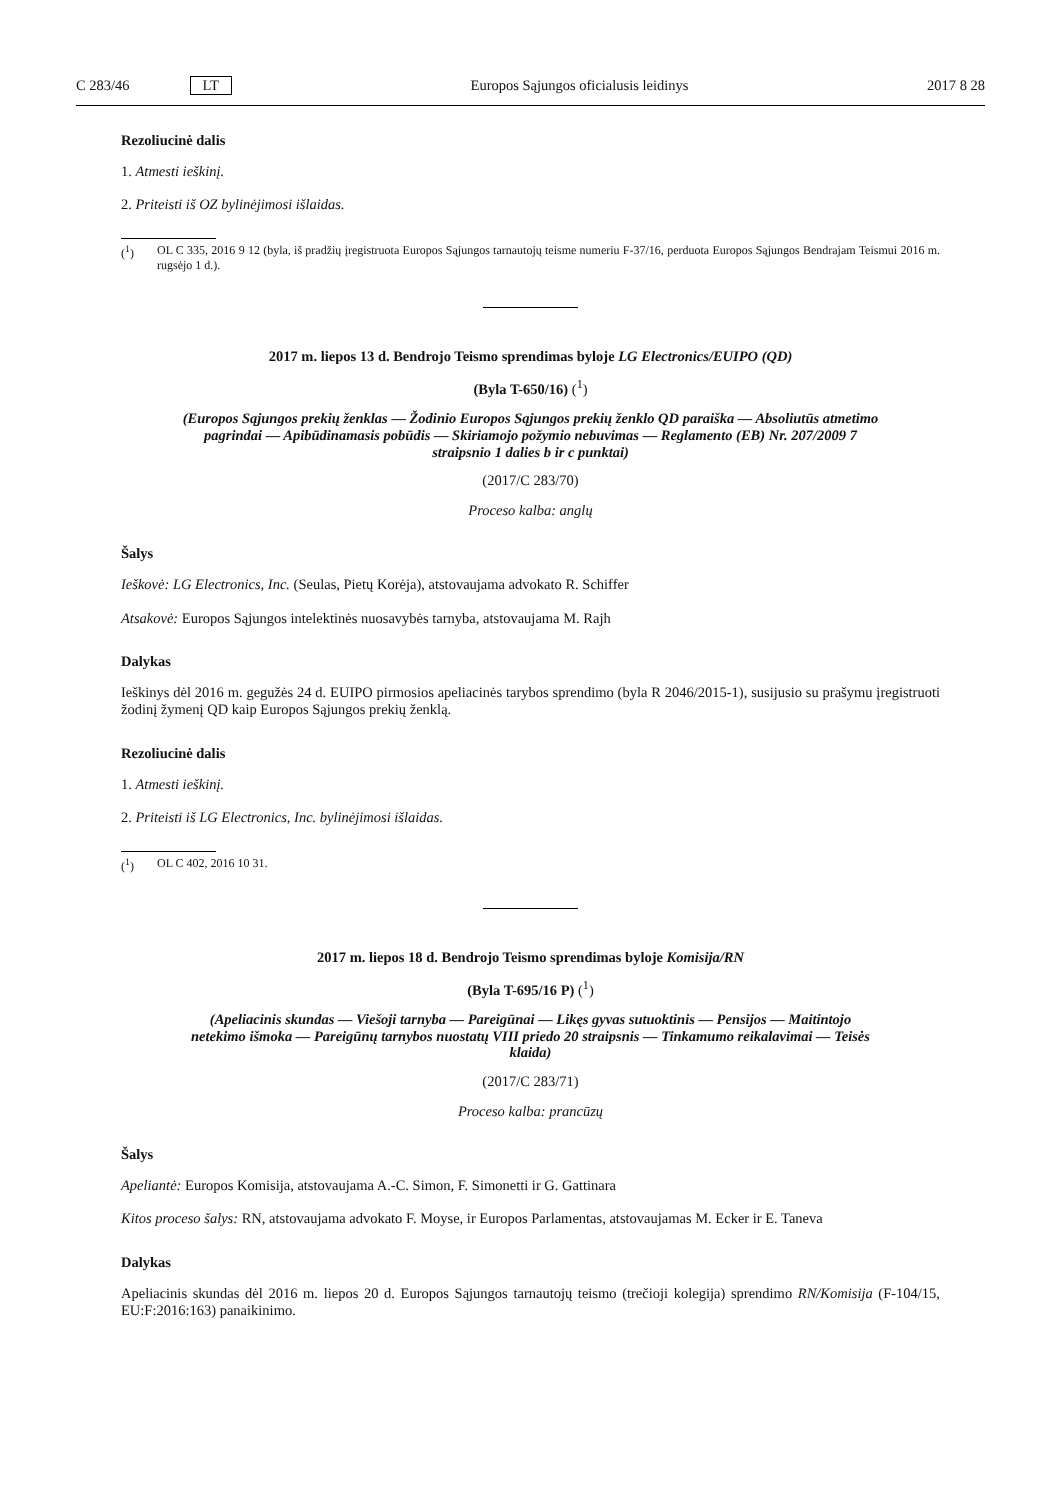C 283/46 LT Europos Sąjungos oficialusis leidinys 2017 8 28
Rezoliucinė dalis
1. Atmesti ieškinį.
2. Priteisti iš OZ bylinėjimosi išlaidas.
(<sup>1</sup>) OL C 335, 2016 9 12 (byla, iš pradžių įregistruota Europos Sąjungos tarnautojų teisme numeriu F-37/16, perduota Europos Sąjungos Bendrajam Teismui 2016 m. rugsėjo 1 d.).
2017 m. liepos 13 d. Bendrojo Teismo sprendimas byloje LG Electronics/EUIPO (QD)
(Byla T-650/16) (<sup>1</sup>)
(Europos Sąjungos prekių ženklas — Žodinio Europos Sąjungos prekių ženklo QD paraiška — Absoliutūs atmetimo pagrindai — Apibūdinamasis pobūdis — Skiriamojo požymio nebuvimas — Reglamento (EB) Nr. 207/2009 7 straipsnio 1 dalies b ir c punktai)
(2017/C 283/70)
Proceso kalba: anglų
Šalys
Ieškovė: LG Electronics, Inc. (Seulas, Pietų Korėja), atstovaujama advokato R. Schiffer
Atsakovė: Europos Sąjungos intelektinės nuosavybės tarnyba, atstovaujama M. Rajh
Dalykas
Ieškinys dėl 2016 m. gegužės 24 d. EUIPO pirmosios apeliacinės tarybos sprendimo (byla R 2046/2015-1), susijusio su prašymu įregistruoti žodinį žymenį QD kaip Europos Sąjungos prekių ženklą.
Rezoliucinė dalis
1. Atmesti ieškinį.
2. Priteisti iš LG Electronics, Inc. bylinėjimosi išlaidas.
(<sup>1</sup>) OL C 402, 2016 10 31.
2017 m. liepos 18 d. Bendrojo Teismo sprendimas byloje Komisija/RN
(Byla T-695/16 P) (<sup>1</sup>)
(Apeliacinis skundas — Viešoji tarnyba — Pareigūnai — Likęs gyvas sutuoktinis — Pensijos — Maitintojo netekimo išmoka — Pareigūnų tarnybos nuostatų VIII priedo 20 straipsnis — Tinkamumo reikalavimai — Teisės klaida)
(2017/C 283/71)
Proceso kalba: prancūzų
Šalys
Apeliantė: Europos Komisija, atstovaujama A.-C. Simon, F. Simonetti ir G. Gattinara
Kitos proceso šalys: RN, atstovaujama advokato F. Moyse, ir Europos Parlamentas, atstovaujamas M. Ecker ir E. Taneva
Dalykas
Apeliacinis skundas dėl 2016 m. liepos 20 d. Europos Sąjungos tarnautojų teismo (trečioji kolegija) sprendimo RN/Komisija (F-104/15, EU:F:2016:163) panaikinimo.